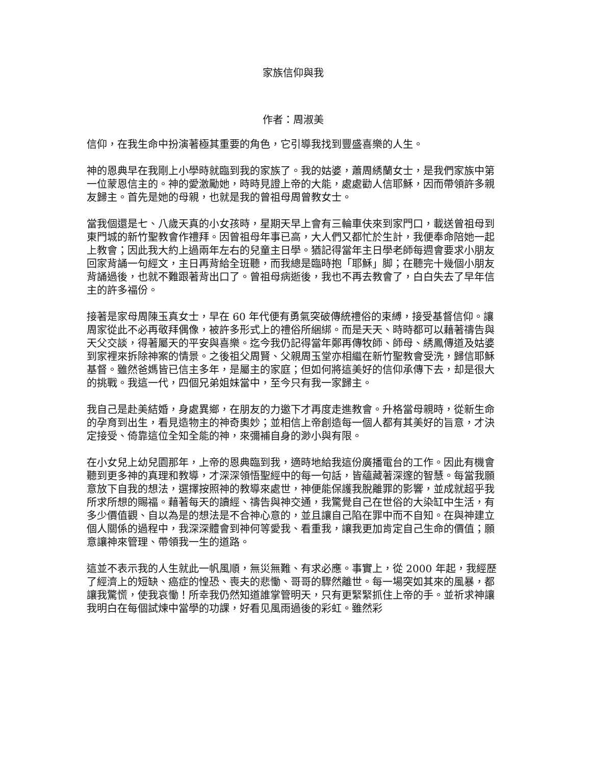家族信仰與我
作者：周淑美
信仰，在我生命中扮演著極其重要的角色，它引導我找到豐盛喜樂的人生。
神的恩典早在我剛上小學時就臨到我的家族了。我的姑婆，蕭周綉蘭女士，是我們家族中第一位蒙恩信主的。神的愛激勵她，時時見證上帝的大能，處處勸人信耶穌，因而帶領許多親友歸主。首先是她的母親，也就是我的曾祖母周曾教女士。
當我個還是七、八歲天真的小女孩時，星期天早上會有三輪車伕來到家門口，載送曾祖母到東門城的新竹聖教會作禮拜。因曾祖母年事已高，大人們又都忙於生計，我便奉命陪她一起上教會；因此我大約上過兩年左右的兒童主日學。猶記得當年主日學老師每週會要求小朋友回家背誦一句經文，主日再背給全班聽，而我總是臨時抱「耶穌」脚；在聽完十幾個小朋友背誦過後，也就不難跟著背出口了。曾祖母病逝後，我也不再去教會了，白白失去了早年信主的許多福份。
接著是家母周陳玉真女士，早在 60 年代便有勇氣突破傳統禮俗的束縛，接受基督信仰。讓周家從此不必再敬拜偶像，被許多形式上的禮俗所綑綁。而是天天、時時都可以藉著禱告與天父交談，得著屬天的平安與喜樂。迄今我仍記得當年鄭再傳牧師、師母、綉鳳傳道及姑婆到家裡來拆除神案的情景。之後祖父周賢、父親周玉堂亦相繼在新竹聖教會受洗，歸信耶穌基督。雖然爸媽皆已信主多年，是屬主的家庭；但如何將這美好的信仰承傳下去，却是很大的挑戰。我這一代，四個兄弟姐妹當中，至今只有我一家歸主。
我自己是赴美結婚，身處異鄉，在朋友的力邀下才再度走進教會。升格當母親時，從新生命的孕育到出生，看見造物主的神奇奧妙；並相信上帝創造每一個人都有其美好的旨意，才決定接受、倚靠這位全知全能的神，來彌補自身的渺小與有限。
在小女兒上幼兒園那年，上帝的恩典臨到我，適時地給我這份廣播電台的工作。因此有機會聽到更多神的真理和教導，才深深領悟聖經中的每一句話，皆蘊藏著深邃的智慧。每當我願意放下自我的想法，選擇按照神的教導來處世，神便能保護我脫離罪的影響，並成就超乎我所求所想的賜福。藉著每天的讀經、禱告與神交通，我驚覺自己在世俗的大染缸中生活，有多少價值觀、自以為是的想法是不合神心意的，並且讓自己陷在罪中而不自知。在與神建立個人關係的過程中，我深深體會到神何等愛我、看重我，讓我更加肯定自己生命的價值；願意讓神來管理、帶領我一生的道路。
這並不表示我的人生就此一帆風順，無災無難、有求必應。事實上，從 2000 年起，我經歷了經濟上的短缺、癌症的惶恐、喪夫的悲慟、哥哥的驟然離世。每一場突如其來的風暴，都讓我驚慌，使我哀慟！所幸我仍然知道誰掌管明天，只有更緊緊抓住上帝的手。並祈求神讓我明白在每個試煉中當學的功課，好看见風雨過後的彩虹。雖然彩